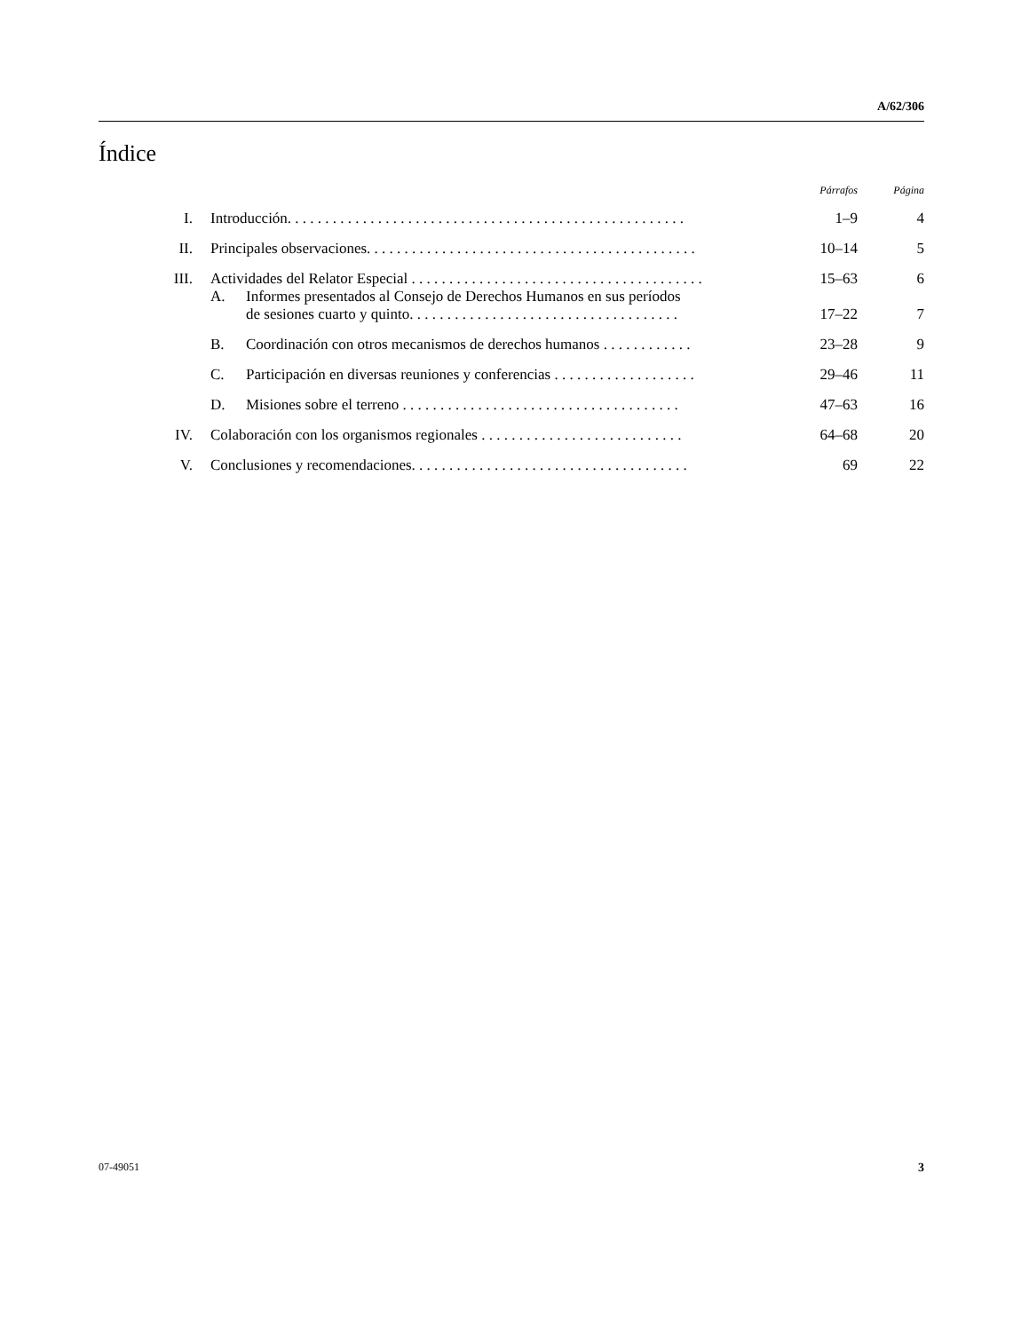A/62/306
Índice
| | | | Párrafos | Página |
| --- | --- | --- | --- | --- |
| I. | Introducción. . . . . . . . . . . . . . . . . . . . . . . . . . . . . . . . . . . . . . . . . . . . . . . . . . . . . | | 1–9 | 4 |
| II. | Principales observaciones. . . . . . . . . . . . . . . . . . . . . . . . . . . . . . . . . . . . . . . . . . . . | | 10–14 | 5 |
| III. | Actividades del Relator Especial . . . . . . . . . . . . . . . . . . . . . . . . . . . . . . . . . . . . . . . | | 15–63 | 6 |
| | A. | Informes presentados al Consejo de Derechos Humanos en sus períodos de sesiones cuarto y quinto. . . . . . . . . . . . . . . . . . . . . . . . . . . . . . . . . . . . | 17–22 | 7 |
| | B. | Coordinación con otros mecanismos de derechos humanos . . . . . . . . . . . . | 23–28 | 9 |
| | C. | Participación en diversas reuniones y conferencias . . . . . . . . . . . . . . . . . . . | 29–46 | 11 |
| | D. | Misiones sobre el terreno . . . . . . . . . . . . . . . . . . . . . . . . . . . . . . . . . . . . . | 47–63 | 16 |
| IV. | Colaboración con los organismos regionales . . . . . . . . . . . . . . . . . . . . . . . . . . . | | 64–68 | 20 |
| V. | Conclusiones y recomendaciones. . . . . . . . . . . . . . . . . . . . . . . . . . . . . . . . . . . . . | | 69 | 22 |
07-49051 3